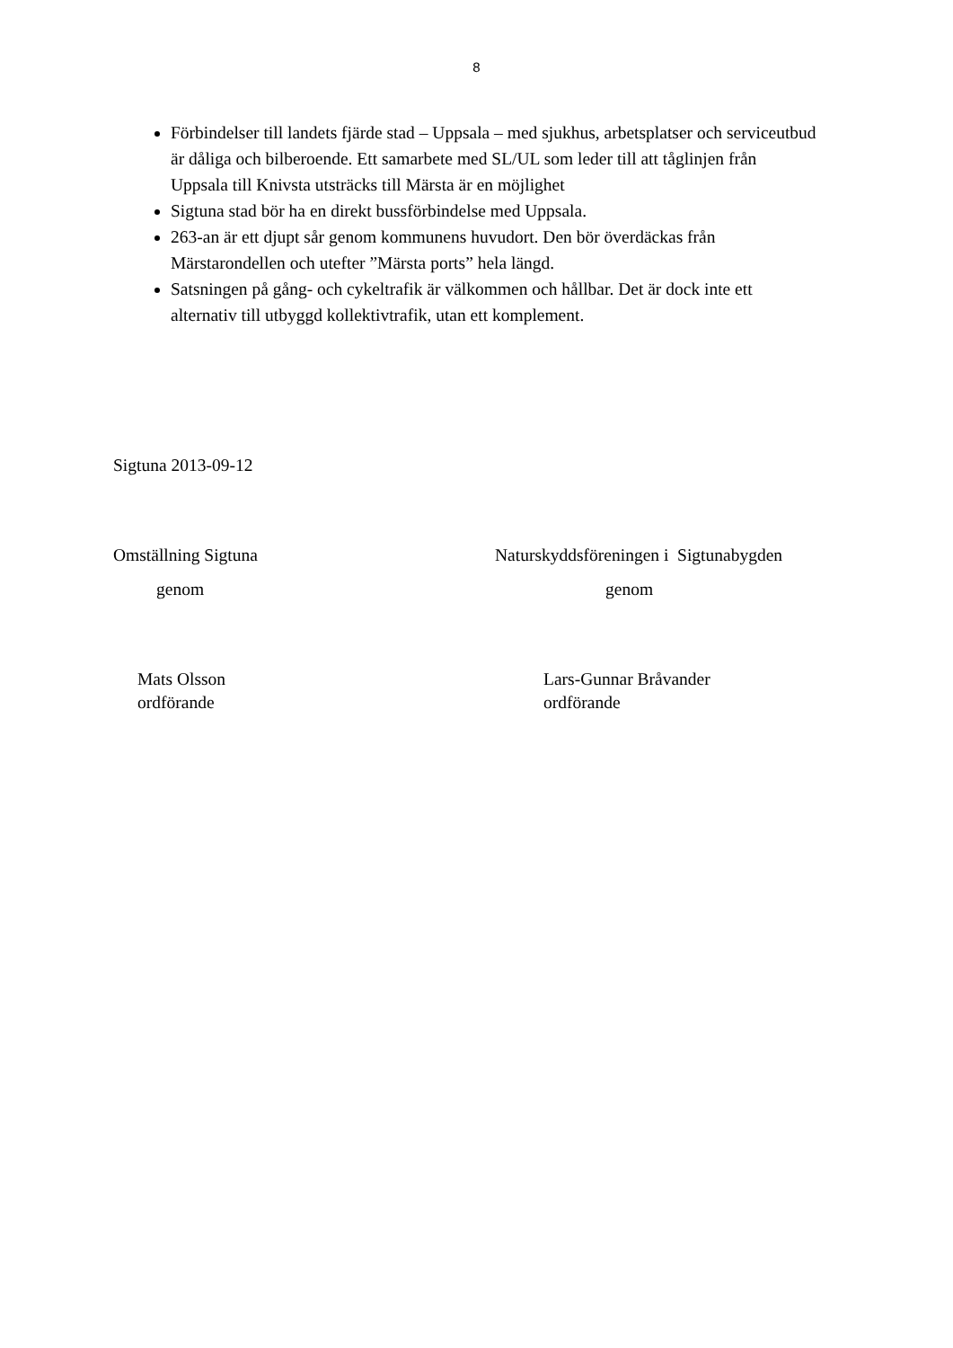8
Förbindelser till landets fjärde stad – Uppsala – med sjukhus, arbetsplatser och serviceutbud är dåliga och bilberoende. Ett samarbete med SL/UL som leder till att tåglinjen från Uppsala till Knivsta utsträcks till Märsta är en möjlighet
Sigtuna stad bör ha en direkt bussförbindelse med Uppsala.
263-an är ett djupt sår genom kommunens huvudort. Den bör överdäckas från Märstarondellen och utefter ”Märsta ports” hela längd.
Satsningen på gång- och cykeltrafik är välkommen och hållbar. Det är dock inte ett alternativ till utbyggd kollektivtrafik, utan ett komplement.
Sigtuna 2013-09-12
Omställning Sigtuna Naturskyddsföreningen i Sigtunabygden
genom genom
Mats Olsson
ordförande
Lars-Gunnar Bråvander
ordförande